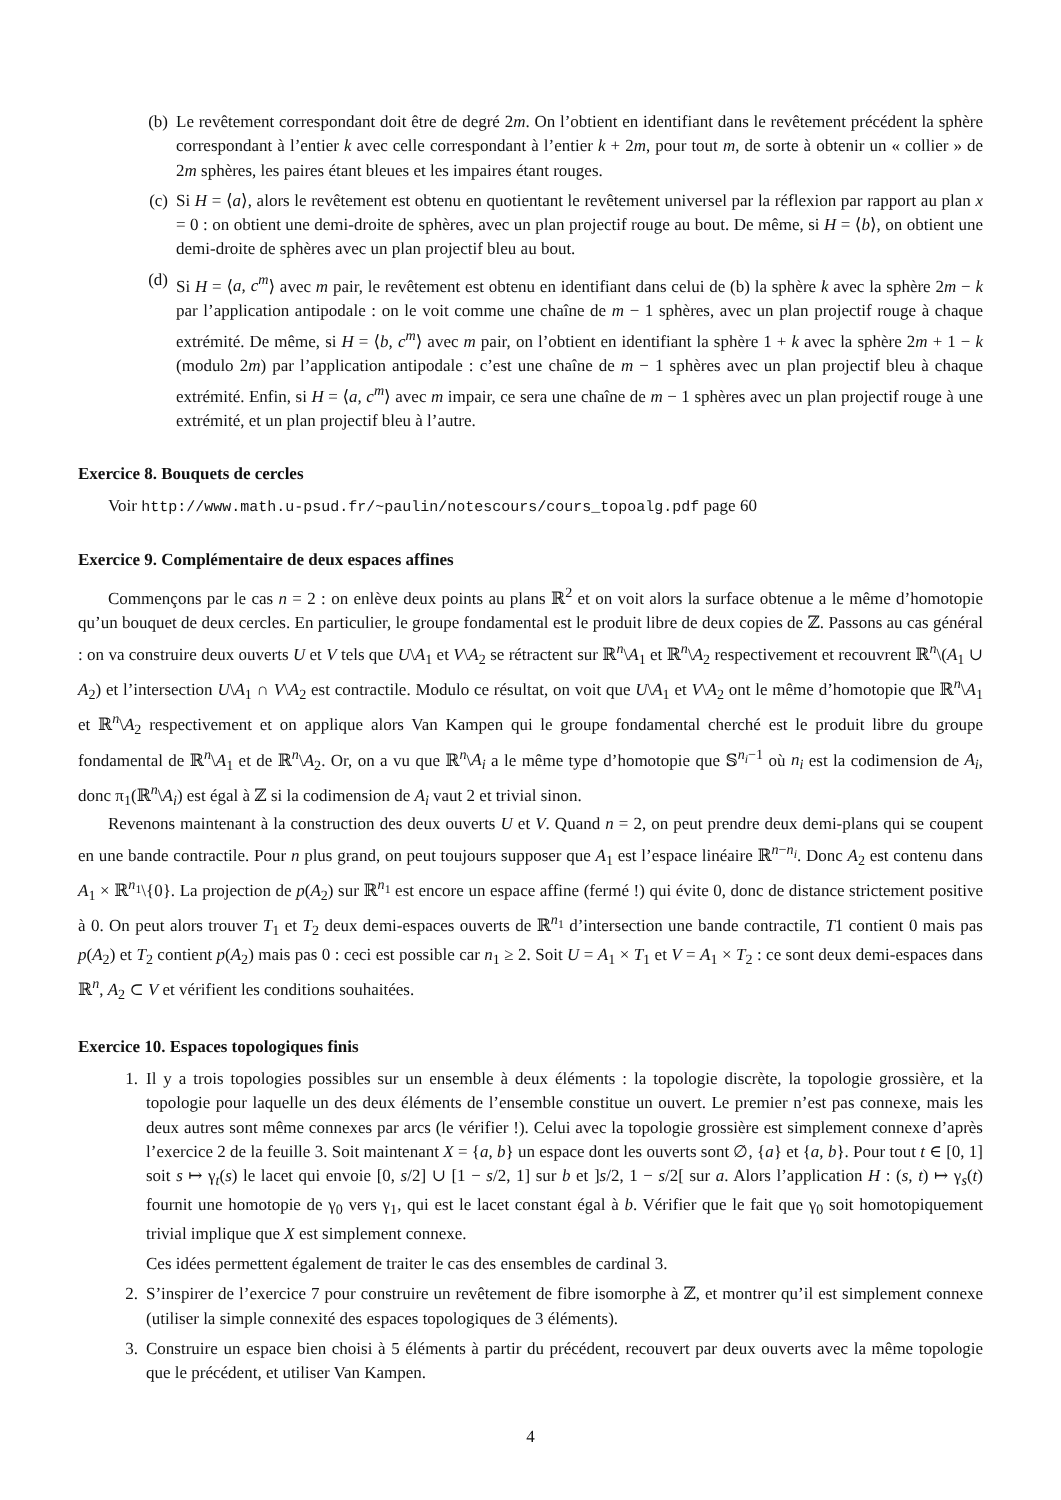(b) Le revêtement correspondant doit être de degré 2m. On l’obtient en identifiant dans le revêtement précédent la sphère correspondant à l’entier k avec celle correspondant à l’entier k + 2m, pour tout m, de sorte à obtenir un « collier » de 2m sphères, les paires étant bleues et les impaires étant rouges.
(c) Si H = ⟨a⟩, alors le revêtement est obtenu en quotientant le revêtement universel par la réflexion par rapport au plan x = 0 : on obtient une demi-droite de sphères, avec un plan projectif rouge au bout. De même, si H = ⟨b⟩, on obtient une demi-droite de sphères avec un plan projectif bleu au bout.
(d) Si H = ⟨a, c<sup>m</sup>⟩ avec m pair, le revêtement est obtenu en identifiant dans celui de (b) la sphère k avec la sphère 2m − k par l’application antipodale : on le voit comme une chaîne de m − 1 sphères, avec un plan projectif rouge à chaque extrémité. De même, si H = ⟨b, c<sup>m</sup>⟩ avec m pair, on l’obtient en identifiant la sphère 1 + k avec la sphère 2m + 1 − k (modulo 2m) par l’application antipodale : c’est une chaîne de m − 1 sphères avec un plan projectif bleu à chaque extrémité. Enfin, si H = ⟨a, c<sup>m</sup>⟩ avec m impair, ce sera une chaîne de m − 1 sphères avec un plan projectif rouge à une extrémité, et un plan projectif bleu à l’autre.
Exercice 8. Bouquets de cercles
Voir http://www.math.u-psud.fr/~paulin/notescours/cours_topoalg.pdf page 60
Exercice 9. Complémentaire de deux espaces affines
Commençons par le cas n = 2 : on enlève deux points au plans ℝ<sup>2</sup> et on voit alors la surface obtenue a le même d’homotopie qu’un bouquet de deux cercles. En particulier, le groupe fondamental est le produit libre de deux copies de ℤ. Passons au cas général : on va construire deux ouverts U et V tels que U\A<sub>1</sub> et V\A<sub>2</sub> se rétractent sur ℝ<sup>n</sup>\A<sub>1</sub> et ℝ<sup>n</sup>\A<sub>2</sub> respectivement et recouvrent ℝ<sup>n</sup>\(A<sub>1</sub> ∪ A<sub>2</sub>) et l’intersection U\A<sub>1</sub> ∩ V\A<sub>2</sub> est contractile. Modulo ce résultat, on voit que U\A<sub>1</sub> et V\A<sub>2</sub> ont le même d’homotopie que ℝ<sup>n</sup>\A<sub>1</sub> et ℝ<sup>n</sup>\A<sub>2</sub> respectivement et on applique alors Van Kampen qui le groupe fondamental cherché est le produit libre du groupe fondamental de ℝ<sup>n</sup>\A<sub>1</sub> et de ℝ<sup>n</sup>\A<sub>2</sub>. Or, on a vu que ℝ<sup>n</sup>\A<sub>i</sub> a le même type d’homotopie que 𝕊<sup>n<sub>i</sub>−1</sup> où n<sub>i</sub> est la codimension de A<sub>i</sub>, donc π<sub>1</sub>(ℝ<sup>n</sup>\A<sub>i</sub>) est égal à ℤ si la codimension de A<sub>i</sub> vaut 2 et trivial sinon.
Revenons maintenant à la construction des deux ouverts U et V. Quand n = 2, on peut prendre deux demi-plans qui se coupent en une bande contractile. Pour n plus grand, on peut toujours supposer que A<sub>1</sub> est l’espace linéaire ℝ<sup>n−n<sub>i</sub></sup>. Donc A<sub>2</sub> est contenu dans A<sub>1</sub> × ℝ<sup>n<sub>1</sub></sup>\{0}. La projection de p(A<sub>2</sub>) sur ℝ<sup>n<sub>1</sub></sup> est encore un espace affine (fermé !) qui évite 0, donc de distance strictement positive à 0. On peut alors trouver T<sub>1</sub> et T<sub>2</sub> deux demi-espaces ouverts de ℝ<sup>n<sub>1</sub></sup> d’intersection une bande contractile, T1 contient 0 mais pas p(A<sub>2</sub>) et T<sub>2</sub> contient p(A<sub>2</sub>) mais pas 0 : ceci est possible car n<sub>1</sub> ≥ 2. Soit U = A<sub>1</sub> × T<sub>1</sub> et V = A<sub>1</sub> × T<sub>2</sub> : ce sont deux demi-espaces dans ℝ<sup>n</sup>, A<sub>2</sub> ⊂ V et vérifient les conditions souhaitées.
Exercice 10. Espaces topologiques finis
1. Il y a trois topologies possibles sur un ensemble à deux éléments : la topologie discrète, la topologie grossière, et la topologie pour laquelle un des deux éléments de l’ensemble constitue un ouvert. Le premier n’est pas connexe, mais les deux autres sont même connexes par arcs (le vérifier !). Celui avec la topologie grossière est simplement connexe d’après l’exercice 2 de la feuille 3. Soit maintenant X = {a, b} un espace dont les ouverts sont ∅, {a} et {a, b}. Pour tout t ∈ [0, 1] soit s ↦ γ<sub>t</sub>(s) le lacet qui envoie [0, s/2] ∪ [1 − s/2, 1] sur b et ]s/2, 1 − s/2[ sur a. Alors l’application H : (s, t) ↦ γ<sub>s</sub>(t) fournit une homotopie de γ<sub>0</sub> vers γ<sub>1</sub>, qui est le lacet constant égal à b. Vérifier que le fait que γ<sub>0</sub> soit homotopiquement trivial implique que X est simplement connexe.
Ces idées permettent également de traiter le cas des ensembles de cardinal 3.
2. S’inspirer de l’exercice 7 pour construire un revêtement de fibre isomorphe à ℤ, et montrer qu’il est simplement connexe (utiliser la simple connexité des espaces topologiques de 3 éléments).
3. Construire un espace bien choisi à 5 éléments à partir du précédent, recouvert par deux ouverts avec la même topologie que le précédent, et utiliser Van Kampen.
4